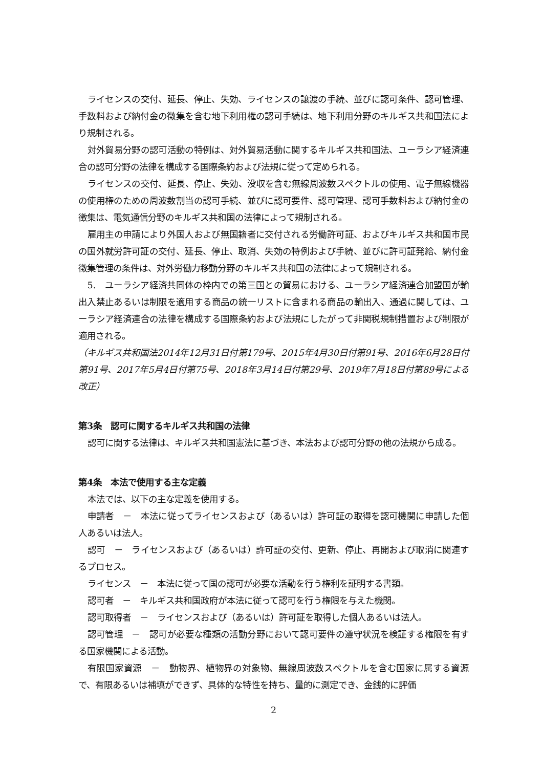ライセンスの交付、延長、停止、失効、ライセンスの譲渡の手続、並びに認可条件、認可管理、手数料および納付金の徴集を含む地下利用権の認可手続は、地下利用分野のキルギス共和国法により規制される。
対外貿易分野の認可活動の特例は、対外貿易活動に関するキルギス共和国法、ユーラシア経済連合の認可分野の法律を構成する国際条約および法規に従って定められる。
ライセンスの交付、延長、停止、失効、没収を含む無線周波数スペクトルの使用、電子無線機器の使用権のための周波数割当の認可手続、並びに認可要件、認可管理、認可手数料および納付金の徴集は、電気通信分野のキルギス共和国の法律によって規制される。
雇用主の申請により外国人および無国籍者に交付される労働許可証、およびキルギス共和国市民の国外就労許可証の交付、延長、停止、取消、失効の特例および手続、並びに許可証発給、納付金徴集管理の条件は、対外労働力移動分野のキルギス共和国の法律によって規制される。
5.　ユーラシア経済共同体の枠内での第三国との貿易における、ユーラシア経済連合加盟国が輸出入禁止あるいは制限を適用する商品の統一リストに含まれる商品の輸出入、通過に関しては、ユーラシア経済連合の法律を構成する国際条約および法規にしたがって非関税規制措置および制限が適用される。
（キルギス共和国法2014年12月31日付第179号、2015年4月30日付第91号、2016年6月28日付第91号、2017年5月4日付第75号、2018年3月14日付第29号、2019年7月18日付第89号による改正）
第3条　認可に関するキルギス共和国の法律
認可に関する法律は、キルギス共和国憲法に基づき、本法および認可分野の他の法規から成る。
第4条　本法で使用する主な定義
本法では、以下の主な定義を使用する。
申請者　－　本法に従ってライセンスおよび（あるいは）許可証の取得を認可機関に申請した個人あるいは法人。
認可　－　ライセンスおよび（あるいは）許可証の交付、更新、停止、再開および取消に関連するプロセス。
ライセンス　－　本法に従って国の認可が必要な活動を行う権利を証明する書類。
認可者　－　キルギス共和国政府が本法に従って認可を行う権限を与えた機関。
認可取得者　－　ライセンスおよび（あるいは）許可証を取得した個人あるいは法人。
認可管理　－　認可が必要な種類の活動分野において認可要件の遵守状況を検証する権限を有する国家機関による活動。
有限国家資源　－　動物界、植物界の対象物、無線周波数スペクトルを含む国家に属する資源で、有限あるいは補填ができず、具体的な特性を持ち、量的に測定でき、金銭的に評価
2